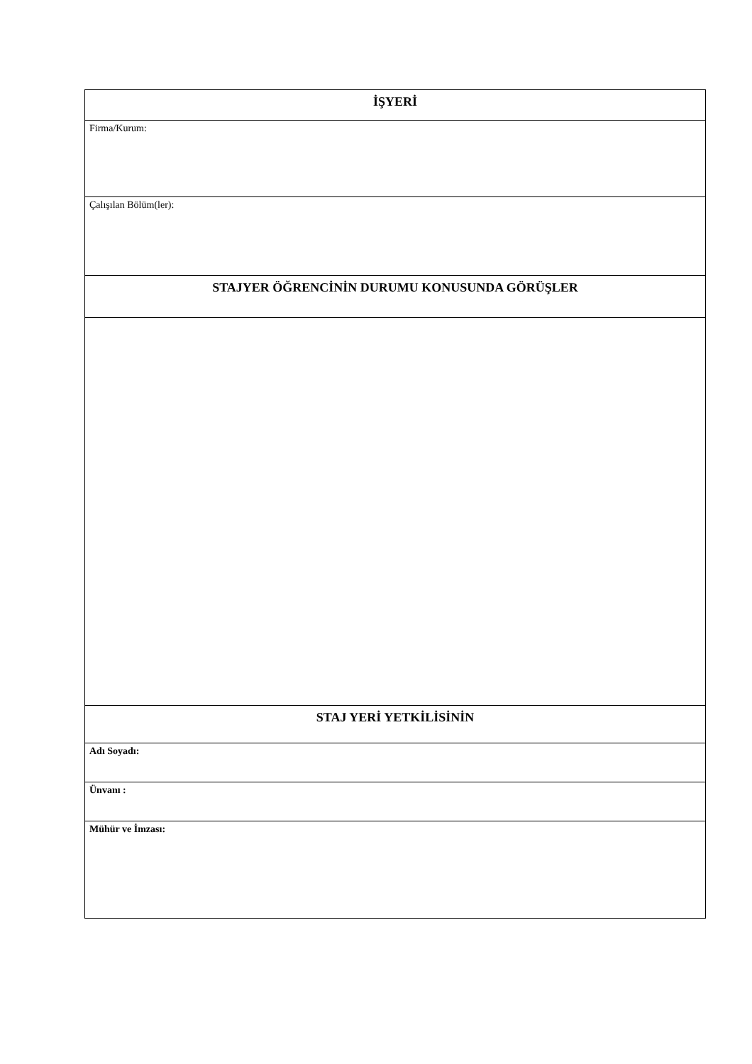| İŞYERİ |
| Firma/Kurum: |
| Çalışılan Bölüm(ler): |
| STAJYER ÖĞRENCİNİN DURUMU KONUSUNDA GÖRÜŞLER |
| STAJ YERİ YETKİLİSİNİN |
| Adı Soyadı: |
| Ünvanı : |
| Mühür ve İmzası: |